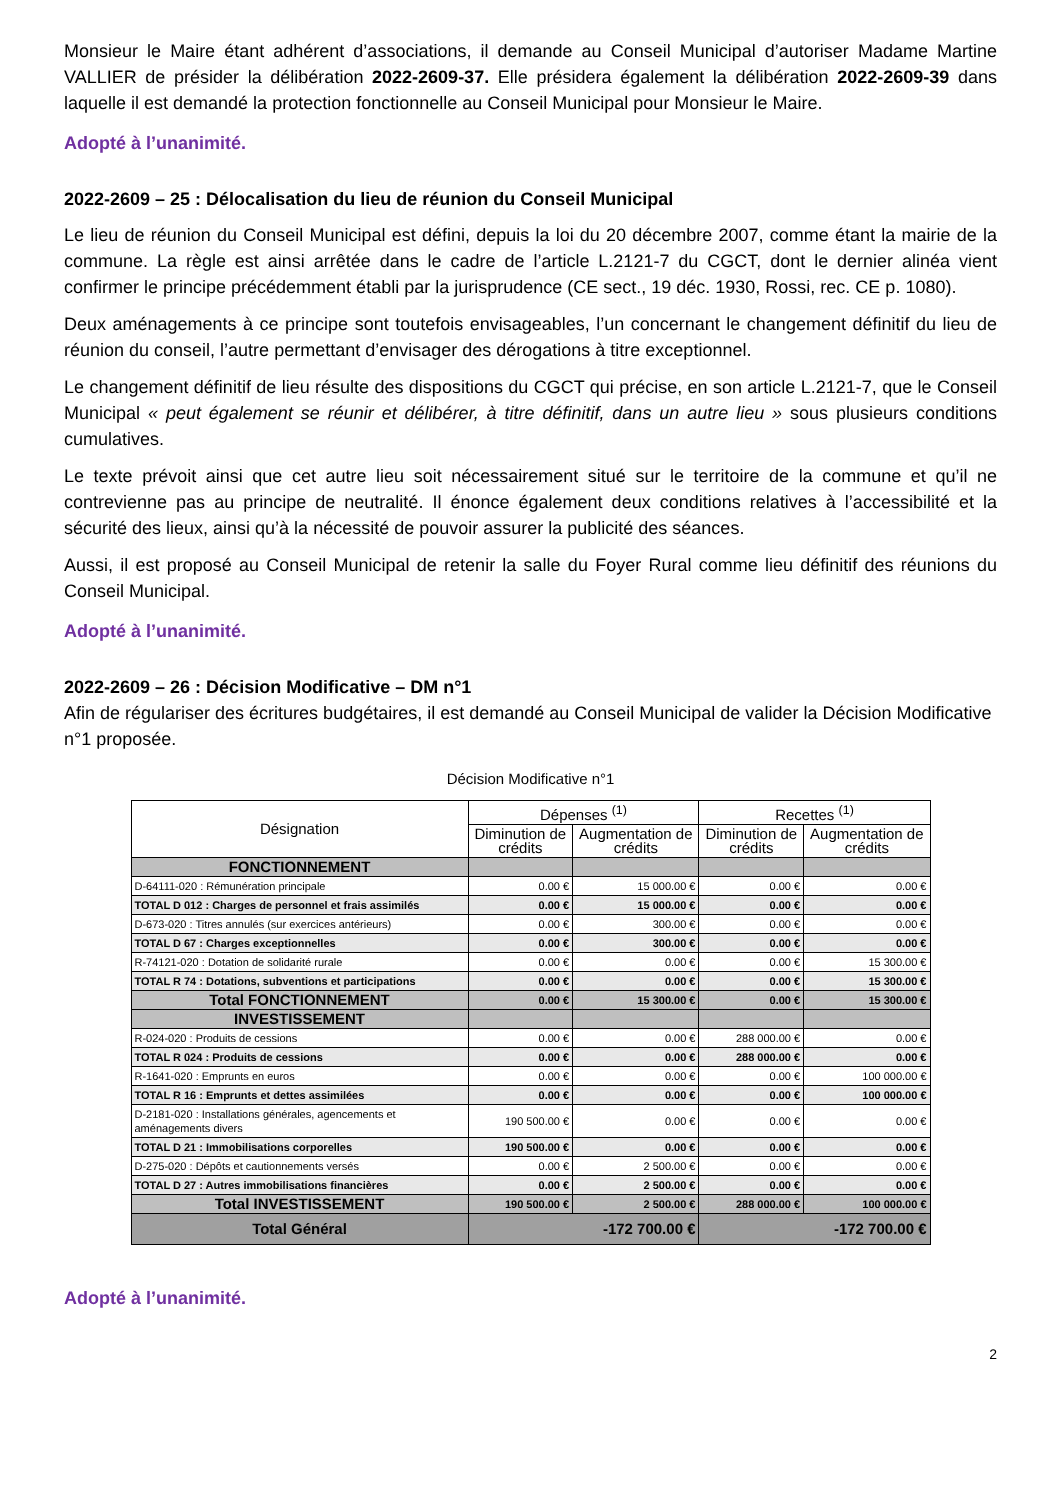Monsieur le Maire étant adhérent d’associations, il demande au Conseil Municipal d’autoriser Madame Martine VALLIER de présider la délibération 2022-2609-37. Elle présidera également la délibération 2022-2609-39 dans laquelle il est demandé la protection fonctionnelle au Conseil Municipal pour Monsieur le Maire.
Adopté à l’unanimité.
2022-2609 – 25 : Délocalisation du lieu de réunion du Conseil Municipal
Le lieu de réunion du Conseil Municipal est défini, depuis la loi du 20 décembre 2007, comme étant la mairie de la commune. La règle est ainsi arrêtée dans le cadre de l’article L.2121-7 du CGCT, dont le dernier alinéa vient confirmer le principe précédemment établi par la jurisprudence (CE sect., 19 déc. 1930, Rossi, rec. CE p. 1080).
Deux aménagements à ce principe sont toutefois envisageables, l’un concernant le changement définitif du lieu de réunion du conseil, l’autre permettant d’envisager des dérogations à titre exceptionnel.
Le changement définitif de lieu résulte des dispositions du CGCT qui précise, en son article L.2121-7, que le Conseil Municipal « peut également se réunir et délibérer, à titre définitif, dans un autre lieu » sous plusieurs conditions cumulatives.
Le texte prévoit ainsi que cet autre lieu soit nécessairement situé sur le territoire de la commune et qu’il ne contrevienne pas au principe de neutralité. Il énonce également deux conditions relatives à l’accessibilité et la sécurité des lieux, ainsi qu’à la nécessité de pouvoir assurer la publicité des séances.
Aussi, il est proposé au Conseil Municipal de retenir la salle du Foyer Rural comme lieu définitif des réunions du Conseil Municipal.
Adopté à l’unanimité.
2022-2609 – 26 : Décision Modificative – DM n°1
Afin de régulariser des écritures budgétaires, il est demandé au Conseil Municipal de valider la Décision Modificative n°1 proposée.
Décision Modificative n°1
| Désignation | Dépenses <sup>(1)</sup> | | Recettes <sup>(1)</sup> | |
| --- | --- | --- | --- | --- |
| | Diminution de crédits | Augmentation de crédits | Diminution de crédits | Augmentation de crédits |
| FONCTIONNEMENT | | | | |
| D-64111-020 : Rémunération principale | 0.00 € | 15 000.00 € | 0.00 € | 0.00 € |
| TOTAL D 012 : Charges de personnel et frais assimilés | 0.00 € | 15 000.00 € | 0.00 € | 0.00 € |
| D-673-020 : Titres annulés (sur exercices antérieurs) | 0.00 € | 300.00 € | 0.00 € | 0.00 € |
| TOTAL D 67 : Charges exceptionnelles | 0.00 € | 300.00 € | 0.00 € | 0.00 € |
| R-74121-020 : Dotation de solidarité rurale | 0.00 € | 0.00 € | 0.00 € | 15 300.00 € |
| TOTAL R 74 : Dotations, subventions et participations | 0.00 € | 0.00 € | 0.00 € | 15 300.00 € |
| Total FONCTIONNEMENT | 0.00 € | 15 300.00 € | 0.00 € | 15 300.00 € |
| INVESTISSEMENT | | | | |
| R-024-020 : Produits de cessions | 0.00 € | 0.00 € | 288 000.00 € | 0.00 € |
| TOTAL R 024 : Produits de cessions | 0.00 € | 0.00 € | 288 000.00 € | 0.00 € |
| R-1641-020 : Emprunts en euros | 0.00 € | 0.00 € | 0.00 € | 100 000.00 € |
| TOTAL R 16 : Emprunts et dettes assimilées | 0.00 € | 0.00 € | 0.00 € | 100 000.00 € |
| D-2181-020 : Installations générales, agencements et aménagements divers | 190 500.00 € | 0.00 € | 0.00 € | 0.00 € |
| TOTAL D 21 : Immobilisations corporelles | 190 500.00 € | 0.00 € | 0.00 € | 0.00 € |
| D-275-020 : Dépôts et cautionnements versés | 0.00 € | 2 500.00 € | 0.00 € | 0.00 € |
| TOTAL D 27 : Autres immobilisations financières | 0.00 € | 2 500.00 € | 0.00 € | 0.00 € |
| Total INVESTISSEMENT | 190 500.00 € | 2 500.00 € | 288 000.00 € | 100 000.00 € |
| Total Général | -172 700.00 € | | -172 700.00 € | |
Adopté à l’unanimité.
2